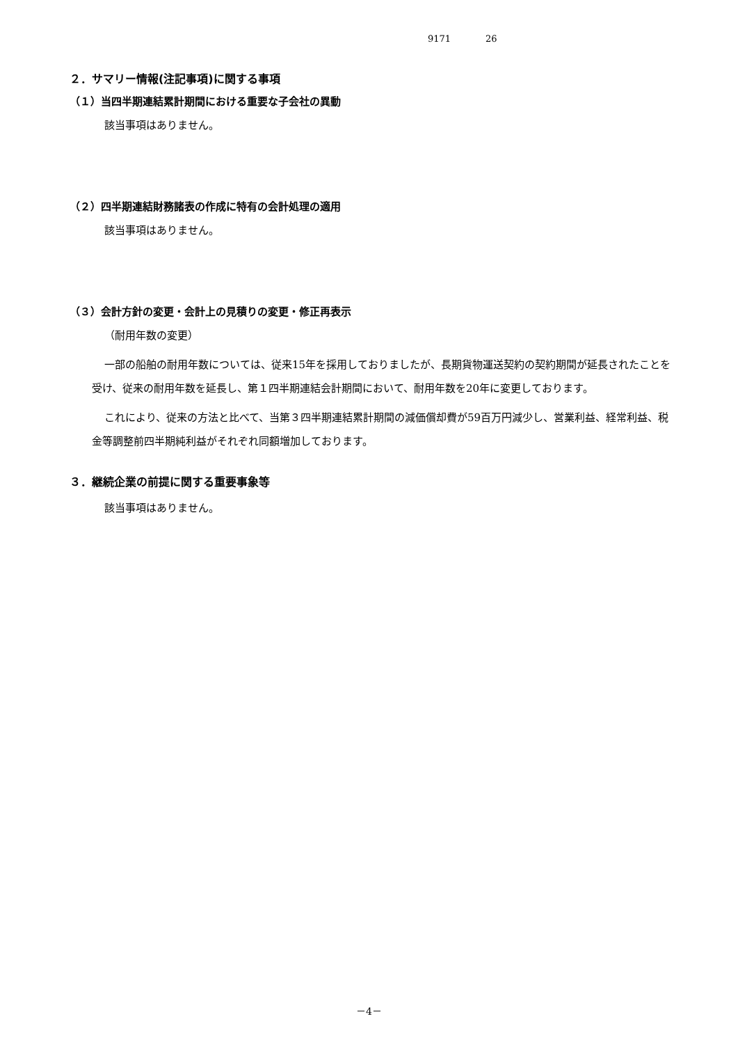9171 26
２．サマリー情報(注記事項)に関する事項
（１）当四半期連結累計期間における重要な子会社の異動
該当事項はありません。
（２）四半期連結財務諸表の作成に特有の会計処理の適用
該当事項はありません。
（３）会計方針の変更・会計上の見積りの変更・修正再表示
（耐用年数の変更）
一部の船舶の耐用年数については、従来15年を採用しておりましたが、長期貨物運送契約の契約期間が延長されたことを受け、従来の耐用年数を延長し、第１四半期連結会計期間において、耐用年数を20年に変更しております。
これにより、従来の方法と比べて、当第３四半期連結累計期間の減価償却費が59百万円減少し、営業利益、経常利益、税金等調整前四半期純利益がそれぞれ同額増加しております。
３．継続企業の前提に関する重要事象等
該当事項はありません。
－4－